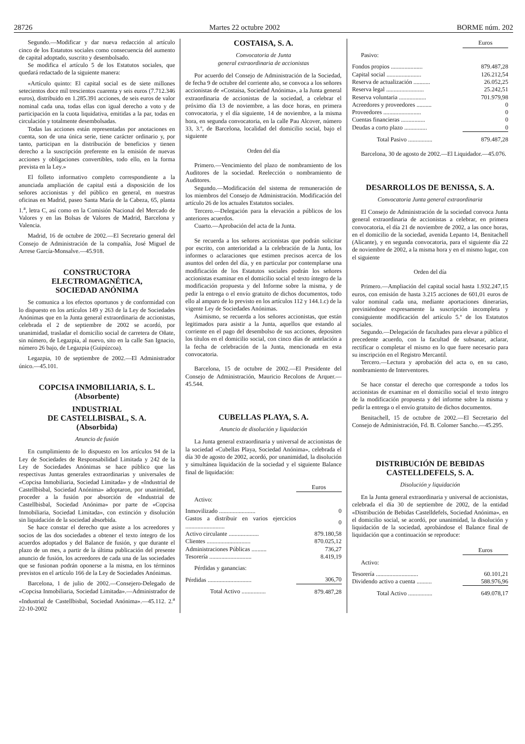28726 Martes 22 octubre 2002 BORME núm. 202
Segundo.—Modificar y dar nueva redacción al artículo cinco de los Estatutos sociales como consecuencia del aumento de capital adoptado, suscrito y desembolsado.
Se modifica el artículo 5 de los Estatutos sociales, que quedará redactado de la siguiente manera:
«Artículo quinto: El capital social es de siete millones setecientos doce mil trescientos cuarenta y seis euros (7.712.346 euros), distribuido en 1.285.391 acciones, de seis euros de valor nominal cada una, todas ellas con igual derecho a voto y de participación en la cuota liquidativa, emitidas a la par, todas en circulación y totalmente desembolsadas.
Todas las acciones están representadas por anotaciones en cuenta, son de una única serie, tiene carácter ordinario y, por tanto, participan en la distribución de beneficios y tienen derecho a la suscripción preferente en la emisión de nuevas acciones y obligaciones convertibles, todo ello, en la forma prevista en la Ley.»
El folleto informativo completo correspondiente a la anunciada ampliación de capital está a disposición de los señores accionistas y del público en general, en nuestras oficinas en Madrid, paseo Santa María de la Cabeza, 65, planta 1.<sup>a</sup>, letra C, así como en la Comisión Nacional del Mercado de Valores y en las Bolsas de Valores de Madrid, Barcelona y Valencia.
Madrid, 16 de octubre de 2002.—El Secretario general del Consejo de Administración de la compañía, José Miguel de Arrese García-Monsalve.—45.918.
CONSTRUCTORA
ELECTROMAGNÉTICA,
SOCIEDAD ANÓNIMA
Se comunica a los efectos oportunos y de conformidad con lo dispuesto en los artículos 149 y 263 de la Ley de Sociedades Anónimas que en la Junta general extraordinaria de accionistas, celebrada el 2 de septiembre de 2002 se acordó, por unanimidad, trasladar el domicilio social de carretera de Oñate, sin número, de Legazpia, al nuevo, sito en la calle San Ignacio, número 26 bajo, de Legazpia (Guipúzcoa).
Legazpia, 10 de septiembre de 2002.—El Administrador único.—45.101.
COPCISA INMOBILIARIA, S. L.
(Absorbente)
INDUSTRIAL
DE CASTELLBISBAL, S. A.
(Absorbida)
Anuncio de fusión
En cumplimiento de lo dispuesto en los artículos 94 de la Ley de Sociedades de Responsabilidad Limitada y 242 de la Ley de Sociedades Anónimas se hace público que las respectivas Juntas generales extraordinarias y universales de «Copcisa Inmobiliaria, Sociedad Limitada» y de «Industrial de Castellbisbal, Sociedad Anónima» adoptaron, por unanimidad, proceder a la fusión por absorción de «Industrial de Castellbisbal, Sociedad Anónima» por parte de «Copcisa Inmobiliaria, Sociedad Limitada», con extinción y disolución sin liquidación de la sociedad absorbida.
Se hace constar el derecho que asiste a los acreedores y socios de las dos sociedades a obtener el texto íntegro de los acuerdos adoptados y del Balance de fusión, y que durante el plazo de un mes, a partir de la última publicación del presente anuncio de fusión, los acreedores de cada una de las sociedades que se fusionan podrán oponerse a la misma, en los términos previstos en el artículo 166 de la Ley de Sociedades Anónimas.
Barcelona, 1 de julio de 2002.—Consejero-Delegado de «Copcisa Inmobiliaria, Sociedad Limitada».—Administrador de «Industrial de Castellbisbal, Sociedad Anónima».—45.112. 2.<sup>a</sup> 22-10-2002
COSTAISA, S. A.
Convocatoria de Junta
general extraordinaria de accionistas
Por acuerdo del Consejo de Administración de la Sociedad, de fecha 9 de octubre del corriente año, se convoca a los señores accionistas de «Costaisa, Sociedad Anónima», a la Junta general extraordinaria de accionistas de la sociedad, a celebrar el próximo día 13 de noviembre, a las doce horas, en primera convocatoria, y el día siguiente, 14 de noviembre, a la misma hora, en segunda convocatoria, en la calle Pau Alcover, número 33, 3.º, de Barcelona, localidad del domicilio social, bajo el siguiente
Orden del día
Primero.—Vencimiento del plazo de nombramiento de los Auditores de la sociedad. Reelección o nombramiento de Auditores.
Segundo.—Modificación del sistema de remuneración de los miembros del Consejo de Administración. Modificación del artículo 26 de los actuales Estatutos sociales.
Tercero.—Delegación para la elevación a públicos de los anteriores acuerdos.
Cuarto.—Aprobación del acta de la Junta.
Se recuerda a los señores accionistas que podrán solicitar por escrito, con anterioridad a la celebración de la Junta, los informes o aclaraciones que estimen precisos acerca de los asuntos del orden del día, y en particular por contemplarse una modificación de los Estatutos sociales podrán los señores accionistas examinar en el domicilio social el texto íntegro de la modificación propuesta y del Informe sobre la misma, y de pedir la entrega o el envío gratuito de dichos documentos, todo ello al amparo de lo previsto en los artículos 112 y 144.1.c) de la vigente Ley de Sociedades Anónimas.
Asimismo, se recuerda a los señores accionistas, que están legitimados para asistir a la Junta, aquellos que estando al corriente en el pago del desembolso de sus acciones, depositen los títulos en el domicilio social, con cinco días de antelación a la fecha de celebración de la Junta, mencionada en esta convocatoria.
Barcelona, 15 de octubre de 2002.—El Presidente del Consejo de Administración, Mauricio Recolons de Arquer.—45.544.
CUBELLAS PLAYA, S. A.
Anuncio de disolución y liquidación
La Junta general extraordinaria y universal de accionistas de la sociedad «Cubellas Playa, Sociedad Anónima», celebrada el día 30 de agosto de 2002, acordó, por unanimidad, la disolución y simultánea liquidación de la sociedad y el siguiente Balance final de liquidación:
| | Euros |
| Activo: | |
| Inmovilizado ........................ | 0 |
| Gastos a distribuir en varios ejercicios .......................... | 0 |
| Activo circulante .................... | 879.180,58 |
| Clientes ............................. | 870.025,12 |
| Administraciones Públicas .......... | 736,27 |
| Tesorería ............................ | 8.419,19 |
| Pérdidas y ganancias: | |
| Pérdidas ............................. | 306,70 |
| Total Activo ................ | 879.487,28 |
| | Euros |
| Pasivo: | |
| Fondos propios ..................... | 879.487,28 |
| Capital social ....................... | 126.212,54 |
| Reserva de actualización ........... | 26.052,25 |
| Reserva legal ......................... | 25.242,51 |
| Reserva voluntaria .................. | 701.979,98 |
| Acreedores y proveedores .......... | 0 |
| Proveedores ......................... | 0 |
| Cuentas financieras ................ | 0 |
| Deudas a corto plazo ............... | 0 |
| Total Pasivo ................ | 879.487,28 |
Barcelona, 30 de agosto de 2002.—El Liquidador.—45.076.
DESARROLLOS DE BENISSA, S. A.
Convocatoria Junta general extraordinaria
El Consejo de Administración de la sociedad convoca Junta general extraordinaria de accionistas a celebrar, en primera convocatoria, el día 21 de noviembre de 2002, a las once horas, en el domicilio de la sociedad, avenida Lepanto 14, Benitachell (Alicante), y en segunda convocatoria, para el siguiente día 22 de noviembre de 2002, a la misma hora y en el mismo lugar, con el siguiente
Orden del día
Primero.—Ampliación del capital social hasta 1.932.247,15 euros, con emisión de hasta 3.215 acciones de 601,01 euros de valor nominal cada una, mediante aportaciones dinerarias, previniéndose expresamente la suscripción incompleta y consiguiente modificación del artículo 5.º de los Estatutos sociales.
Segundo.—Delegación de facultades para elevar a público el precedente acuerdo, con la facultad de subsanar, aclarar, rectificar o completar el mismo en lo que fuere necesario para su inscripción en el Registro Mercantil.
Tercero.—Lectura y aprobación del acta o, en su caso, nombramiento de Interventores.
Se hace constar el derecho que corresponde a todos los accionistas de examinar en el domicilio social el texto íntegro de la modificación propuesta y del informe sobre la misma y pedir la entrega o el envío gratuito de dichos documentos.
Benitachell, 15 de octubre de 2002.—El Secretario del Consejo de Administración, Fd. B. Colomer Sancho.—45.295.
DISTRIBUCIÓN DE BEBIDAS
CASTELLDEFELS, S. A.
Disolución y liquidación
En la Junta general extraordinaria y universal de accionistas, celebrada el día 30 de septiembre de 2002, de la entidad «Distribución de Bebidas Castelldefels, Sociedad Anónima», en el domicilio social, se acordó, por unanimidad, la disolución y liquidación de la sociedad, aprobándose el Balance final de liquidación que a continuación se reproduce:
| | Euros |
| Activo: | |
| Tesorería ............................ | 60.101,21 |
| Dividendo activo a cuenta .......... | 588.976,96 |
| Total Activo ................ | 649.078,17 |